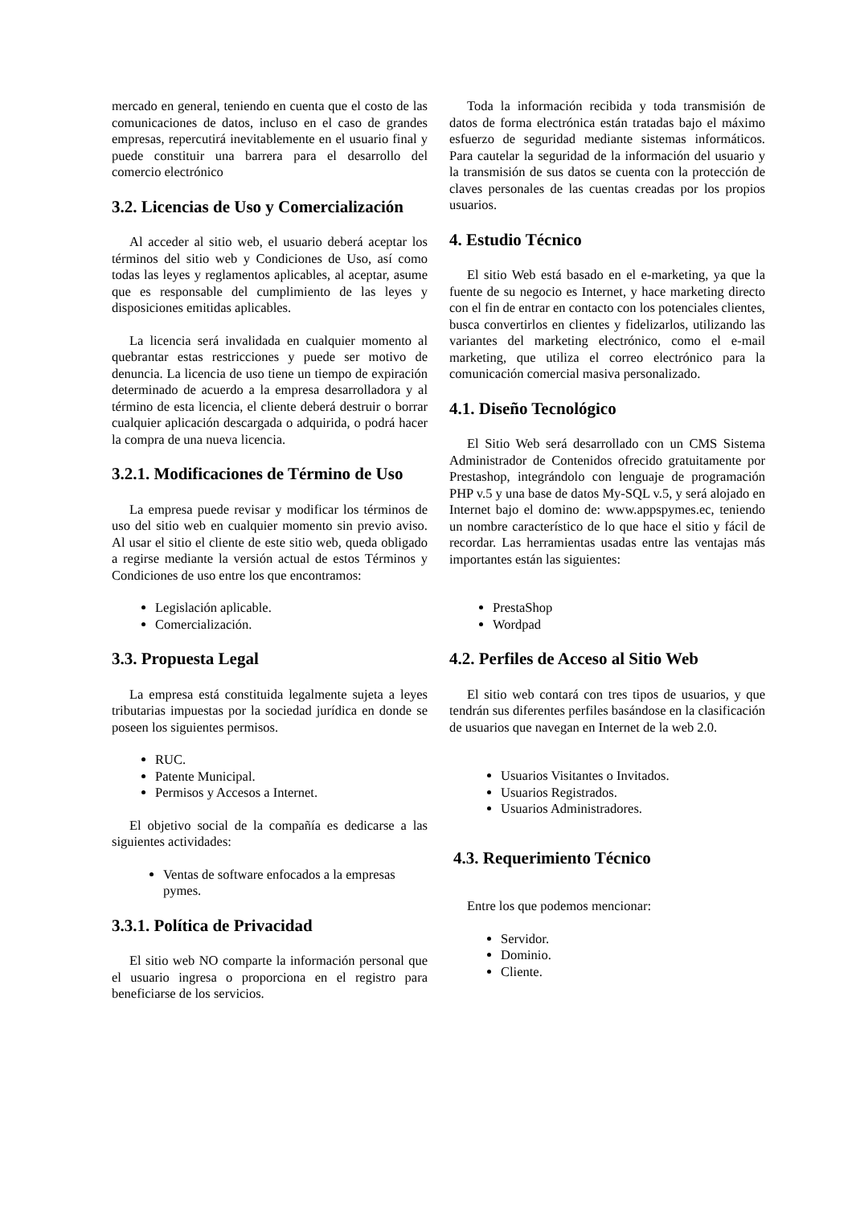mercado en general, teniendo en cuenta que el costo de las comunicaciones de datos, incluso en el caso de grandes empresas, repercutirá inevitablemente en el usuario final y puede constituir una barrera para el desarrollo del comercio electrónico
3.2. Licencias de Uso y Comercialización
Al acceder al sitio web, el usuario deberá aceptar los términos del sitio web y Condiciones de Uso, así como todas las leyes y reglamentos aplicables, al aceptar, asume que es responsable del cumplimiento de las leyes y disposiciones emitidas aplicables.
La licencia será invalidada en cualquier momento al quebrantar estas restricciones y puede ser motivo de denuncia. La licencia de uso tiene un tiempo de expiración determinado de acuerdo a la empresa desarrolladora y al término de esta licencia, el cliente deberá destruir o borrar cualquier aplicación descargada o adquirida, o podrá hacer la compra de una nueva licencia.
3.2.1. Modificaciones de Término de Uso
La empresa puede revisar y modificar los términos de uso del sitio web en cualquier momento sin previo aviso. Al usar el sitio el cliente de este sitio web, queda obligado a regirse mediante la versión actual de estos Términos y Condiciones de uso entre los que encontramos:
Legislación aplicable.
Comercialización.
3.3. Propuesta Legal
La empresa está constituida legalmente sujeta a leyes tributarias impuestas por la sociedad jurídica en donde se poseen los siguientes permisos.
RUC.
Patente Municipal.
Permisos y Accesos a Internet.
El objetivo social de la compañía es dedicarse a las siguientes actividades:
Ventas de software enfocados a la empresas pymes.
3.3.1. Política de Privacidad
El sitio web NO comparte la información personal que el usuario ingresa o proporciona en el registro para beneficiarse de los servicios.
Toda la información recibida y toda transmisión de datos de forma electrónica están tratadas bajo el máximo esfuerzo de seguridad mediante sistemas informáticos. Para cautelar la seguridad de la información del usuario y la transmisión de sus datos se cuenta con la protección de claves personales de las cuentas creadas por los propios usuarios.
4. Estudio Técnico
El sitio Web está basado en el e-marketing, ya que la fuente de su negocio es Internet, y hace marketing directo con el fin de entrar en contacto con los potenciales clientes, busca convertirlos en clientes y fidelizarlos, utilizando las variantes del marketing electrónico, como el e-mail marketing, que utiliza el correo electrónico para la comunicación comercial masiva personalizado.
4.1. Diseño Tecnológico
El Sitio Web será desarrollado con un CMS Sistema Administrador de Contenidos ofrecido gratuitamente por Prestashop, integrándolo con lenguaje de programación PHP v.5 y una base de datos My-SQL v.5, y será alojado en Internet bajo el domino de: www.appspymes.ec, teniendo un nombre característico de lo que hace el sitio y fácil de recordar. Las herramientas usadas entre las ventajas más importantes están las siguientes:
PrestaShop
Wordpad
4.2. Perfiles de Acceso al Sitio Web
El sitio web contará con tres tipos de usuarios, y que tendrán sus diferentes perfiles basándose en la clasificación de usuarios que navegan en Internet de la web 2.0.
Usuarios Visitantes o Invitados.
Usuarios Registrados.
Usuarios Administradores.
4.3. Requerimiento Técnico
Entre los que podemos mencionar:
Servidor.
Dominio.
Cliente.